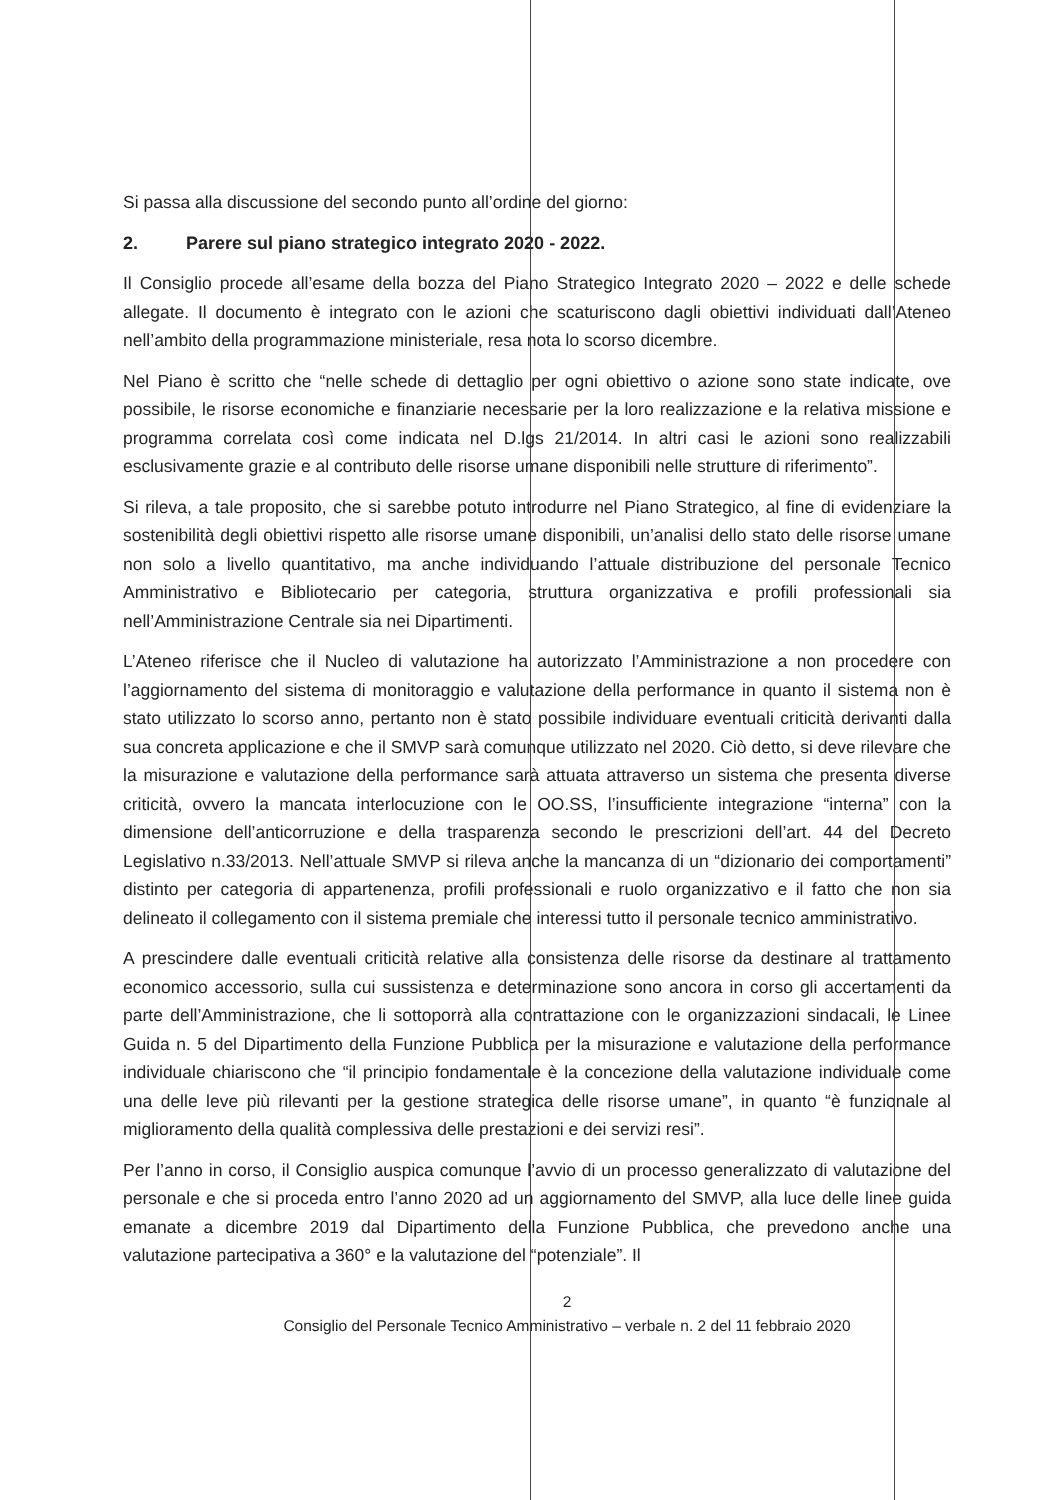Si passa alla discussione del secondo punto all’ordine del giorno:
2. Parere sul piano strategico integrato 2020 - 2022.
Il Consiglio procede all’esame della bozza del Piano Strategico Integrato 2020 – 2022 e delle schede allegate. Il documento è integrato con le azioni che scaturiscono dagli obiettivi individuati dall’Ateneo nell’ambito della programmazione ministeriale, resa nota lo scorso dicembre.
Nel Piano è scritto che “nelle schede di dettaglio per ogni obiettivo o azione sono state indicate, ove possibile, le risorse economiche e finanziarie necessarie per la loro realizzazione e la relativa missione e programma correlata così come indicata nel D.lgs 21/2014. In altri casi le azioni sono realizzabili esclusivamente grazie e al contributo delle risorse umane disponibili nelle strutture di riferimento”.
Si rileva, a tale proposito, che si sarebbe potuto introdurre nel Piano Strategico, al fine di evidenziare la sostenibilità degli obiettivi rispetto alle risorse umane disponibili, un’analisi dello stato delle risorse umane non solo a livello quantitativo, ma anche individuando l’attuale distribuzione del personale Tecnico Amministrativo e Bibliotecario per categoria, struttura organizzativa e profili professionali sia nell’Amministrazione Centrale sia nei Dipartimenti.
L’Ateneo riferisce che il Nucleo di valutazione ha autorizzato l’Amministrazione a non procedere con l’aggiornamento del sistema di monitoraggio e valutazione della performance in quanto il sistema non è stato utilizzato lo scorso anno, pertanto non è stato possibile individuare eventuali criticità derivanti dalla sua concreta applicazione e che il SMVP sarà comunque utilizzato nel 2020. Ciò detto, si deve rilevare che la misurazione e valutazione della performance sarà attuata attraverso un sistema che presenta diverse criticità, ovvero la mancata interlocuzione con le OO.SS, l’insufficiente integrazione “interna” con la dimensione dell’anticorruzione e della trasparenza secondo le prescrizioni dell’art. 44 del Decreto Legislativo n.33/2013. Nell’attuale SMVP si rileva anche la mancanza di un “dizionario dei comportamenti” distinto per categoria di appartenenza, profili professionali e ruolo organizzativo e il fatto che non sia delineato il collegamento con il sistema premiale che interessi tutto il personale tecnico amministrativo.
A prescindere dalle eventuali criticità relative alla consistenza delle risorse da destinare al trattamento economico accessorio, sulla cui sussistenza e determinazione sono ancora in corso gli accertamenti da parte dell’Amministrazione, che li sottoporrà alla contrattazione con le organizzazioni sindacali, le Linee Guida n. 5 del Dipartimento della Funzione Pubblica per la misurazione e valutazione della performance individuale chiariscono che “il principio fondamentale è la concezione della valutazione individuale come una delle leve più rilevanti per la gestione strategica delle risorse umane”, in quanto “è funzionale al miglioramento della qualità complessiva delle prestazioni e dei servizi resi”.
Per l’anno in corso, il Consiglio auspica comunque l’avvio di un processo generalizzato di valutazione del personale e che si proceda entro l’anno 2020 ad un aggiornamento del SMVP, alla luce delle linee guida emanate a dicembre 2019 dal Dipartimento della Funzione Pubblica, che prevedono anche una valutazione partecipativa a 360° e la valutazione del “potenziale”. Il
2
Consiglio del Personale Tecnico Amministrativo – verbale n. 2 del 11 febbraio 2020